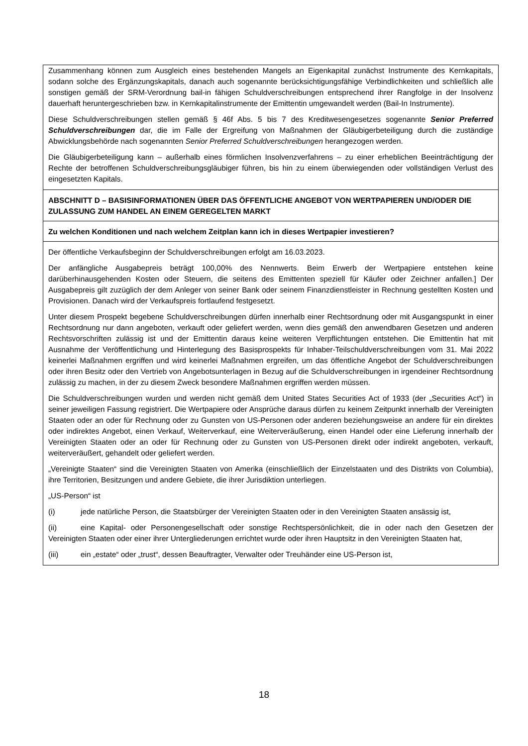Zusammenhang können zum Ausgleich eines bestehenden Mangels an Eigenkapital zunächst Instrumente des Kernkapitals, sodann solche des Ergänzungskapitals, danach auch sogenannte berücksichtigungsfähige Verbindlichkeiten und schließlich alle sonstigen gemäß der SRM-Verordnung bail-in fähigen Schuldverschreibungen entsprechend ihrer Rangfolge in der Insolvenz dauerhaft heruntergeschrieben bzw. in Kernkapitalinstrumente der Emittentin umgewandelt werden (Bail-In Instrumente).
Diese Schuldverschreibungen stellen gemäß § 46f Abs. 5 bis 7 des Kreditwesengesetzes sogenannte Senior Preferred Schuldverschreibungen dar, die im Falle der Ergreifung von Maßnahmen der Gläubigerbeteiligung durch die zuständige Abwicklungsbehörde nach sogenannten Senior Preferred Schuldverschreibungen herangezogen werden.
Die Gläubigerbeteiligung kann – außerhalb eines förmlichen Insolvenzverfahrens – zu einer erheblichen Beeinträchtigung der Rechte der betroffenen Schuldverschreibungsgläubiger führen, bis hin zu einem überwiegenden oder vollständigen Verlust des eingesetzten Kapitals.
ABSCHNITT D – BASISINFORMATIONEN ÜBER DAS ÖFFENTLICHE ANGEBOT VON WERTPAPIEREN UND/ODER DIE ZULASSUNG ZUM HANDEL AN EINEM GEREGELTEN MARKT
Zu welchen Konditionen und nach welchem Zeitplan kann ich in dieses Wertpapier investieren?
Der öffentliche Verkaufsbeginn der Schuldverschreibungen erfolgt am 16.03.2023.
Der anfängliche Ausgabepreis beträgt 100,00% des Nennwerts. Beim Erwerb der Wertpapiere entstehen keine darüberhinausgehenden Kosten oder Steuern, die seitens des Emittenten speziell für Käufer oder Zeichner anfallen.] Der Ausgabepreis gilt zuzüglich der dem Anleger von seiner Bank oder seinem Finanzdienstleister in Rechnung gestellten Kosten und Provisionen. Danach wird der Verkaufspreis fortlaufend festgesetzt.
Unter diesem Prospekt begebene Schuldverschreibungen dürfen innerhalb einer Rechtsordnung oder mit Ausgangspunkt in einer Rechtsordnung nur dann angeboten, verkauft oder geliefert werden, wenn dies gemäß den anwendbaren Gesetzen und anderen Rechtsvorschriften zulässig ist und der Emittentin daraus keine weiteren Verpflichtungen entstehen. Die Emittentin hat mit Ausnahme der Veröffentlichung und Hinterlegung des Basisprospekts für Inhaber-Teilschuldverschreibungen vom 31. Mai 2022 keinerlei Maßnahmen ergriffen und wird keinerlei Maßnahmen ergreifen, um das öffentliche Angebot der Schuldverschreibungen oder ihren Besitz oder den Vertrieb von Angebotsunterlagen in Bezug auf die Schuldverschreibungen in irgendeiner Rechtsordnung zulässig zu machen, in der zu diesem Zweck besondere Maßnahmen ergriffen werden müssen.
Die Schuldverschreibungen wurden und werden nicht gemäß dem United States Securities Act of 1933 (der „Securities Act“) in seiner jeweiligen Fassung registriert. Die Wertpapiere oder Ansprüche daraus dürfen zu keinem Zeitpunkt innerhalb der Vereinigten Staaten oder an oder für Rechnung oder zu Gunsten von US-Personen oder anderen beziehungsweise an andere für ein direktes oder indirektes Angebot, einen Verkauf, Weiterverkauf, eine Weiterveräußerung, einen Handel oder eine Lieferung innerhalb der Vereinigten Staaten oder an oder für Rechnung oder zu Gunsten von US-Personen direkt oder indirekt angeboten, verkauft, weiterveräußert, gehandelt oder geliefert werden.
„Vereinigte Staaten“ sind die Vereinigten Staaten von Amerika (einschließlich der Einzelstaaten und des Distrikts von Columbia), ihre Territorien, Besitzungen und andere Gebiete, die ihrer Jurisdiktion unterliegen.
„US-Person“ ist
(i) jede natürliche Person, die Staatsbürger der Vereinigten Staaten oder in den Vereinigten Staaten ansässig ist,
(ii) eine Kapital- oder Personengesellschaft oder sonstige Rechtspersönlichkeit, die in oder nach den Gesetzen der Vereinigten Staaten oder einer ihrer Untergliederungen errichtet wurde oder ihren Hauptsitz in den Vereinigten Staaten hat,
(iii) ein „estate“ oder „trust“, dessen Beauftragter, Verwalter oder Treuhänder eine US-Person ist,
18